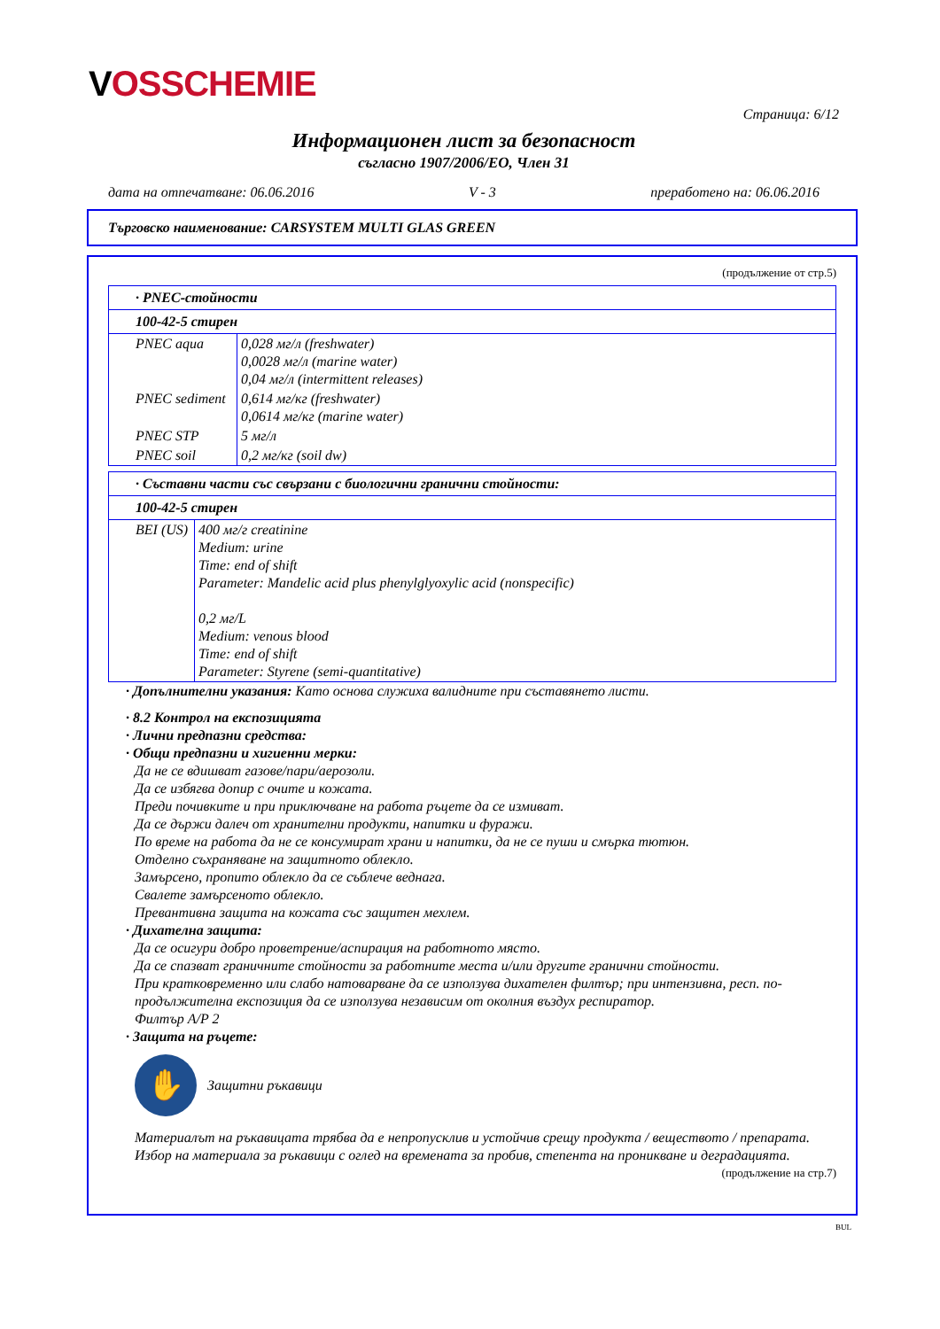VOSSCHEMIE
Страница: 6/12
Информационен лист за безопасност
съгласно 1907/2006/ЕО, Член 31
дата на отпечатване: 06.06.2016 V - 3 преработено на: 06.06.2016
Търговско наименование: CARSYSTEM MULTI GLAS GREEN
(продължение от стр.5)
| · PNEC-стойности | |
| --- | --- |
| 100-42-5 стирен | |
| PNEC aqua | 0,028 мг/л (freshwater) 0,0028 мг/л (marine water) 0,04 мг/л (intermittent releases) |
| PNEC sediment | 0,614 мг/кг (freshwater) 0,0614 мг/кг (marine water) |
| PNEC STP | 5 мг/л |
| PNEC soil | 0,2 мг/кг (soil dw) |
| · Съставни части със свързани с биологични гранични стойности: | |
| --- | --- |
| 100-42-5 стирен | |
| BEI (US) | 400 мг/г creatinine Medium: urine Time: end of shift Parameter: Mandelic acid plus phenylglyoxylic acid (nonspecific) 0,2 мг/L Medium: venous blood Time: end of shift Parameter: Styrene (semi-quantitative) |
· Допълнителни указания: Като основа служиха валидните при съставянето листи.
· 8.2 Контрол на експозицията
· Лични предпазни средства:
· Общи предпазни и хигиенни мерки:
Да не се вдишват газове/пари/аерозоли.
Да се избягва допир с очите и кожата.
Преди почивките и при приключване на работа ръцете да се измиват.
Да се държи далеч от хранителни продукти, напитки и фуражи.
По време на работа да не се консумират храни и напитки, да не се пуши и смърка тютюн.
Отделно съхраняване на защитното облекло.
Замърсено, пропито облекло да се съблече веднага.
Свалете замърсеното облекло.
Превантивна защита на кожата със защитен мехлем.
· Дихателна защита:
Да се осигури добро проветрение/аспирация на работното място.
Да се спазват граничните стойности за работните места и/или другите гранични стойности.
При кратковременно или слабо натоварване да се използува дихателен филтър; при интензивна, респ. по-продължителна експозиция да се използува независим от околния въздух респиратор.
Филтър A/P 2
· Защита на ръцете:
✋
Защитни ръкавици
Материалът на ръкавицата трябва да е непропусклив и устойчив срещу продукта / веществото / препарата.
Избор на материала за ръкавици с оглед на времената за пробив, степента на проникване и деградацията.
(продължение на стр.7)
BUL